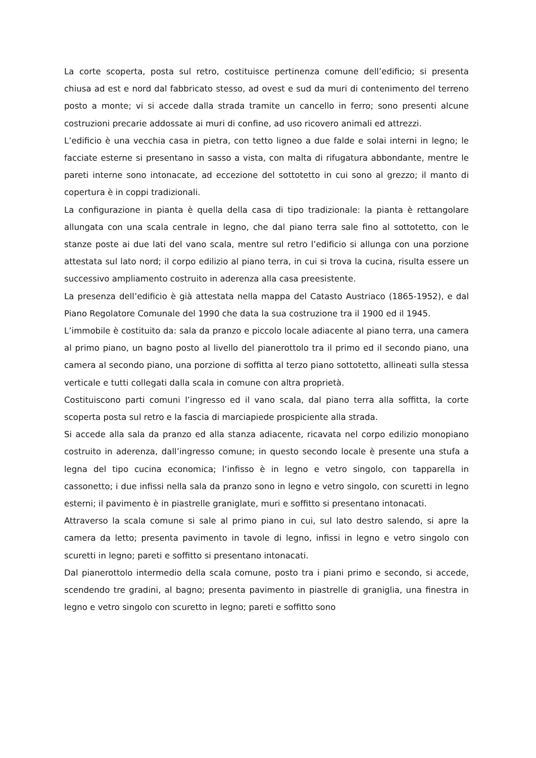La corte scoperta, posta sul retro, costituisce pertinenza comune dell’edificio; si presenta chiusa ad est e nord dal fabbricato stesso, ad ovest e sud da muri di contenimento del terreno posto a monte; vi si accede dalla strada tramite un cancello in ferro; sono presenti alcune costruzioni precarie addossate ai muri di confine, ad uso ricovero animali ed attrezzi.
L’edificio è una vecchia casa in pietra, con tetto ligneo a due falde e solai interni in legno; le facciate esterne si presentano in sasso a vista, con malta di rifugatura abbondante, mentre le pareti interne sono intonacate, ad eccezione del sottotetto in cui sono al grezzo; il manto di copertura è in coppi tradizionali.
La configurazione in pianta è quella della casa di tipo tradizionale: la pianta è rettangolare allungata con una scala centrale in legno, che dal piano terra sale fino al sottotetto, con le stanze poste ai due lati del vano scala, mentre sul retro l’edificio si allunga con una porzione attestata sul lato nord; il corpo edilizio al piano terra, in cui si trova la cucina, risulta essere un successivo ampliamento costruito in aderenza alla casa preesistente.
La presenza dell’edificio è già attestata nella mappa del Catasto Austriaco (1865-1952), e dal Piano Regolatore Comunale del 1990 che data la sua costruzione tra il 1900 ed il 1945.
L’immobile è costituito da: sala da pranzo e piccolo locale adiacente al piano terra, una camera al primo piano, un bagno posto al livello del pianerottolo tra il primo ed il secondo piano, una camera al secondo piano, una porzione di soffitta al terzo piano sottotetto, allineati sulla stessa verticale e tutti collegati dalla scala in comune con altra proprietà.
Costituiscono parti comuni l’ingresso ed il vano scala, dal piano terra alla soffitta, la corte scoperta posta sul retro e la fascia di marciapiede prospiciente alla strada.
Si accede alla sala da pranzo ed alla stanza adiacente, ricavata nel corpo edilizio monopiano costruito in aderenza, dall’ingresso comune; in questo secondo locale è presente una stufa a legna del tipo cucina economica; l’infisso è in legno e vetro singolo, con tapparella in cassonetto; i due infissi nella sala da pranzo sono in legno e vetro singolo, con scuretti in legno esterni; il pavimento è in piastrelle graniglate, muri e soffitto si presentano intonacati.
Attraverso la scala comune si sale al primo piano in cui, sul lato destro salendo, si apre la camera da letto; presenta pavimento in tavole di legno, infissi in legno e vetro singolo con scuretti in legno; pareti e soffitto si presentano intonacati.
Dal pianerottolo intermedio della scala comune, posto tra i piani primo e secondo, si accede, scendendo tre gradini, al bagno; presenta pavimento in piastrelle di graniglia, una finestra in legno e vetro singolo con scuretto in legno; pareti e soffitto sono